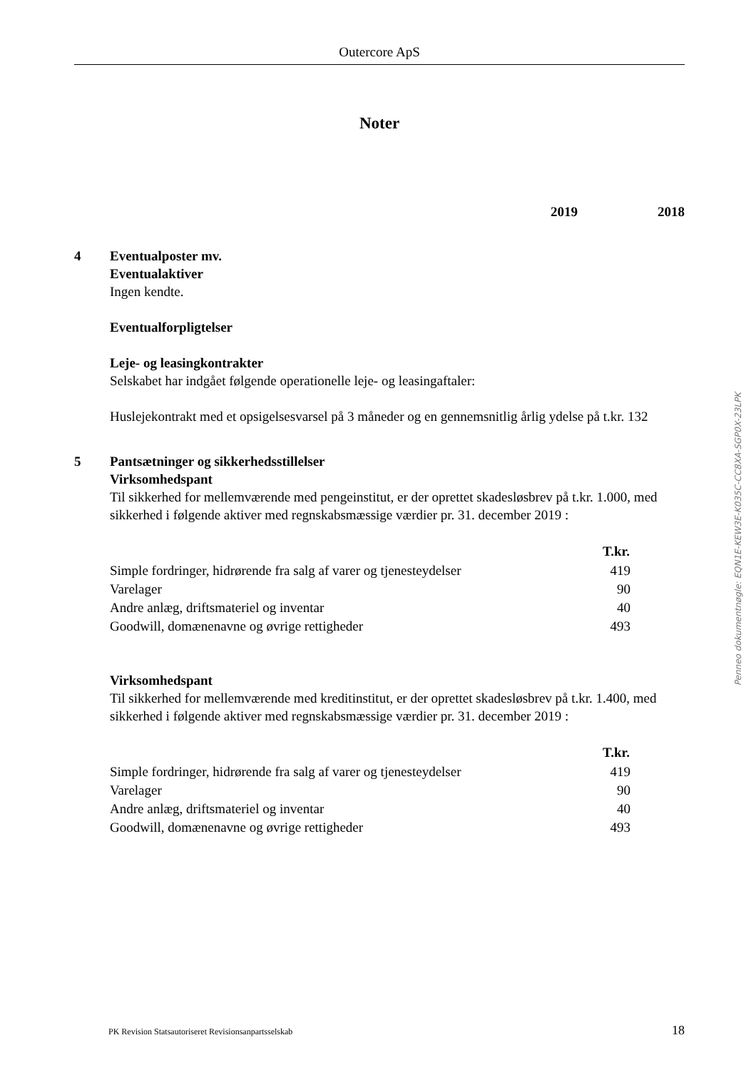Outercore ApS
Noter
2019 2018
4 Eventualposter mv.
Eventualaktiver
Ingen kendte.
Eventualforpligtelser
Leje- og leasingkontrakter
Selskabet har indgået følgende operationelle leje- og leasingaftaler:
Huslejekontrakt med et opsigelsesvarsel på 3 måneder og en gennemsnitlig årlig ydelse på t.kr. 132
5 Pantsætninger og sikkerhedsstillelser
Virksomhedspant
Til sikkerhed for mellemværende med pengeinstitut, er der oprettet skadesløsbrev på t.kr. 1.000, med sikkerhed i følgende aktiver med regnskabsmæssige værdier pr. 31. december 2019 :
| | T.kr. |
| Simple fordringer, hidrørende fra salg af varer og tjenesteydelser | 419 |
| Varelager | 90 |
| Andre anlæg, driftsmateriel og inventar | 40 |
| Goodwill, domænenavne og øvrige rettigheder | 493 |
Virksomhedspant
Til sikkerhed for mellemværende med kreditinstitut, er der oprettet skadesløsbrev på t.kr. 1.400, med sikkerhed i følgende aktiver med regnskabsmæssige værdier pr. 31. december 2019 :
| | T.kr. |
| Simple fordringer, hidrørende fra salg af varer og tjenesteydelser | 419 |
| Varelager | 90 |
| Andre anlæg, driftsmateriel og inventar | 40 |
| Goodwill, domænenavne og øvrige rettigheder | 493 |
Penneo dokumentnøgle: EQN1E-KEW3E-K035C-CC8XA-SGP0X-23LPK
PK Revision Statsautoriseret Revisionsanpartsselskab 18